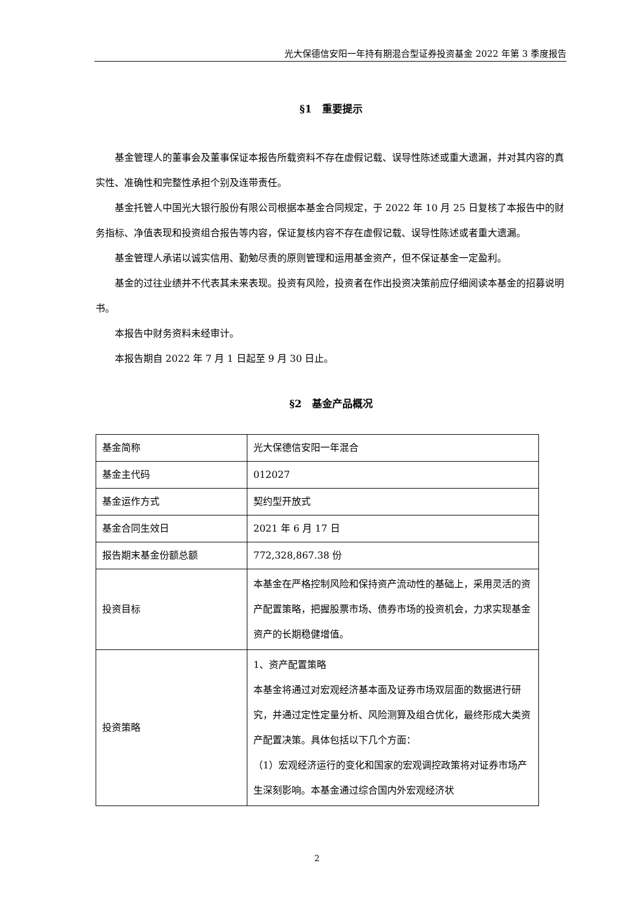光大保德信安阳一年持有期混合型证券投资基金 2022 年第 3 季度报告
§1　重要提示
基金管理人的董事会及董事保证本报告所载资料不存在虚假记载、误导性陈述或重大遗漏，并对其内容的真实性、准确性和完整性承担个别及连带责任。
基金托管人中国光大银行股份有限公司根据本基金合同规定，于 2022 年 10 月 25 日复核了本报告中的财务指标、净值表现和投资组合报告等内容，保证复核内容不存在虚假记载、误导性陈述或者重大遗漏。
基金管理人承诺以诚实信用、勤勉尽责的原则管理和运用基金资产，但不保证基金一定盈利。
基金的过往业绩并不代表其未来表现。投资有风险，投资者在作出投资决策前应仔细阅读本基金的招募说明书。
本报告中财务资料未经审计。
本报告期自 2022 年 7 月 1 日起至 9 月 30 日止。
§2　基金产品概况
| 基金简称 | 光大保德信安阳一年混合 |
| 基金主代码 | 012027 |
| 基金运作方式 | 契约型开放式 |
| 基金合同生效日 | 2021 年 6 月 17 日 |
| 报告期末基金份额总额 | 772,328,867.38 份 |
| 投资目标 | 本基金在严格控制风险和保持资产流动性的基础上，采用灵活的资产配置策略，把握股票市场、债券市场的投资机会，力求实现基金资产的长期稳健增值。 |
| 投资策略 | 1、资产配置策略 本基金将通过对宏观经济基本面及证券市场双层面的数据进行研究，并通过定性定量分析、风险测算及组合优化，最终形成大类资产配置决策。具体包括以下几个方面： （1）宏观经济运行的变化和国家的宏观调控政策将对证券市场产生深刻影响。本基金通过综合国内外宏观经济状 |
2